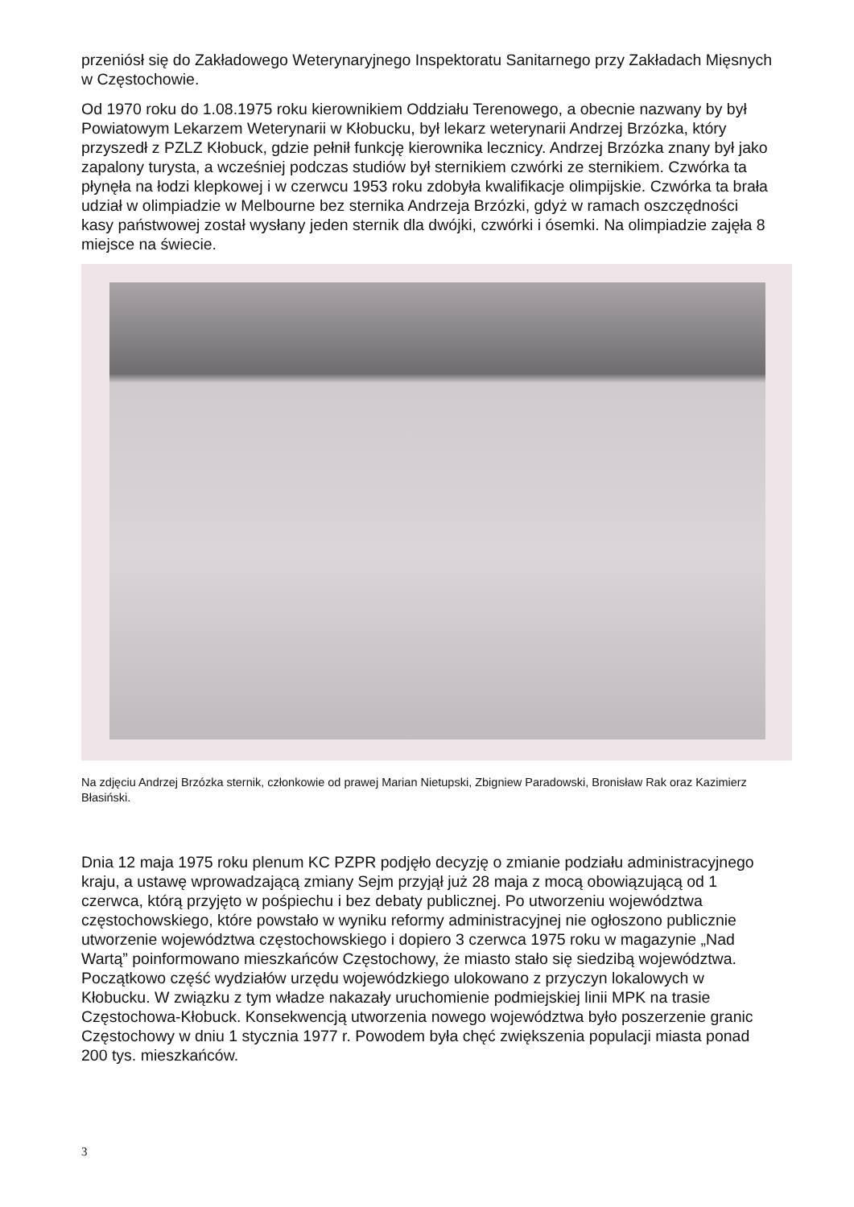przeniósł się do Zakładowego Weterynaryjnego Inspektoratu Sanitarnego przy Zakładach Mięsnych w Częstochowie.
Od 1970 roku do 1.08.1975 roku kierownikiem Oddziału Terenowego, a obecnie nazwany by był Powiatowym Lekarzem Weterynarii w Kłobucku, był lekarz weterynarii Andrzej Brzózka, który przyszedł z PZLZ Kłobuck, gdzie pełnił funkcję kierownika lecznicy. Andrzej Brzózka znany był jako zapalony turysta, a wcześniej podczas studiów był sternikiem czwórki ze sternikiem. Czwórka ta płynęła na łodzi klepkowej i w czerwcu 1953 roku zdobyła kwalifikacje olimpijskie. Czwórka ta brała udział w olimpiadzie w Melbourne bez sternika Andrzeja Brzózki, gdyż w ramach oszczędności kasy państwowej został wysłany jeden sternik dla dwójki, czwórki i ósemki. Na olimpiadzie zajęła 8 miejsce na świecie.
Na zdjęciu Andrzej Brzózka sternik, członkowie od prawej Marian Nietupski, Zbigniew Paradowski, Bronisław Rak oraz Kazimierz Błasiński.
Dnia 12 maja 1975 roku plenum KC PZPR podjęło decyzję o zmianie podziału administracyjnego kraju, a ustawę wprowadzającą zmiany Sejm przyjął już 28 maja z mocą obowiązującą od 1 czerwca, którą przyjęto w pośpiechu i bez debaty publicznej. Po utworzeniu województwa częstochowskiego, które powstało w wyniku reformy administracyjnej nie ogłoszono publicznie utworzenie województwa częstochowskiego i dopiero 3 czerwca 1975 roku w magazynie „Nad Wartą” poinformowano mieszkańców Częstochowy, że miasto stało się siedzibą województwa. Początkowo część wydziałów urzędu wojewódzkiego ulokowano z przyczyn lokalowych w Kłobucku. W związku z tym władze nakazały uruchomienie podmiejskiej linii MPK na trasie Częstochowa-Kłobuck. Konsekwencją utworzenia nowego województwa było poszerzenie granic Częstochowy w dniu 1 stycznia 1977 r. Powodem była chęć zwiększenia populacji miasta ponad 200 tys. mieszkańców.
3